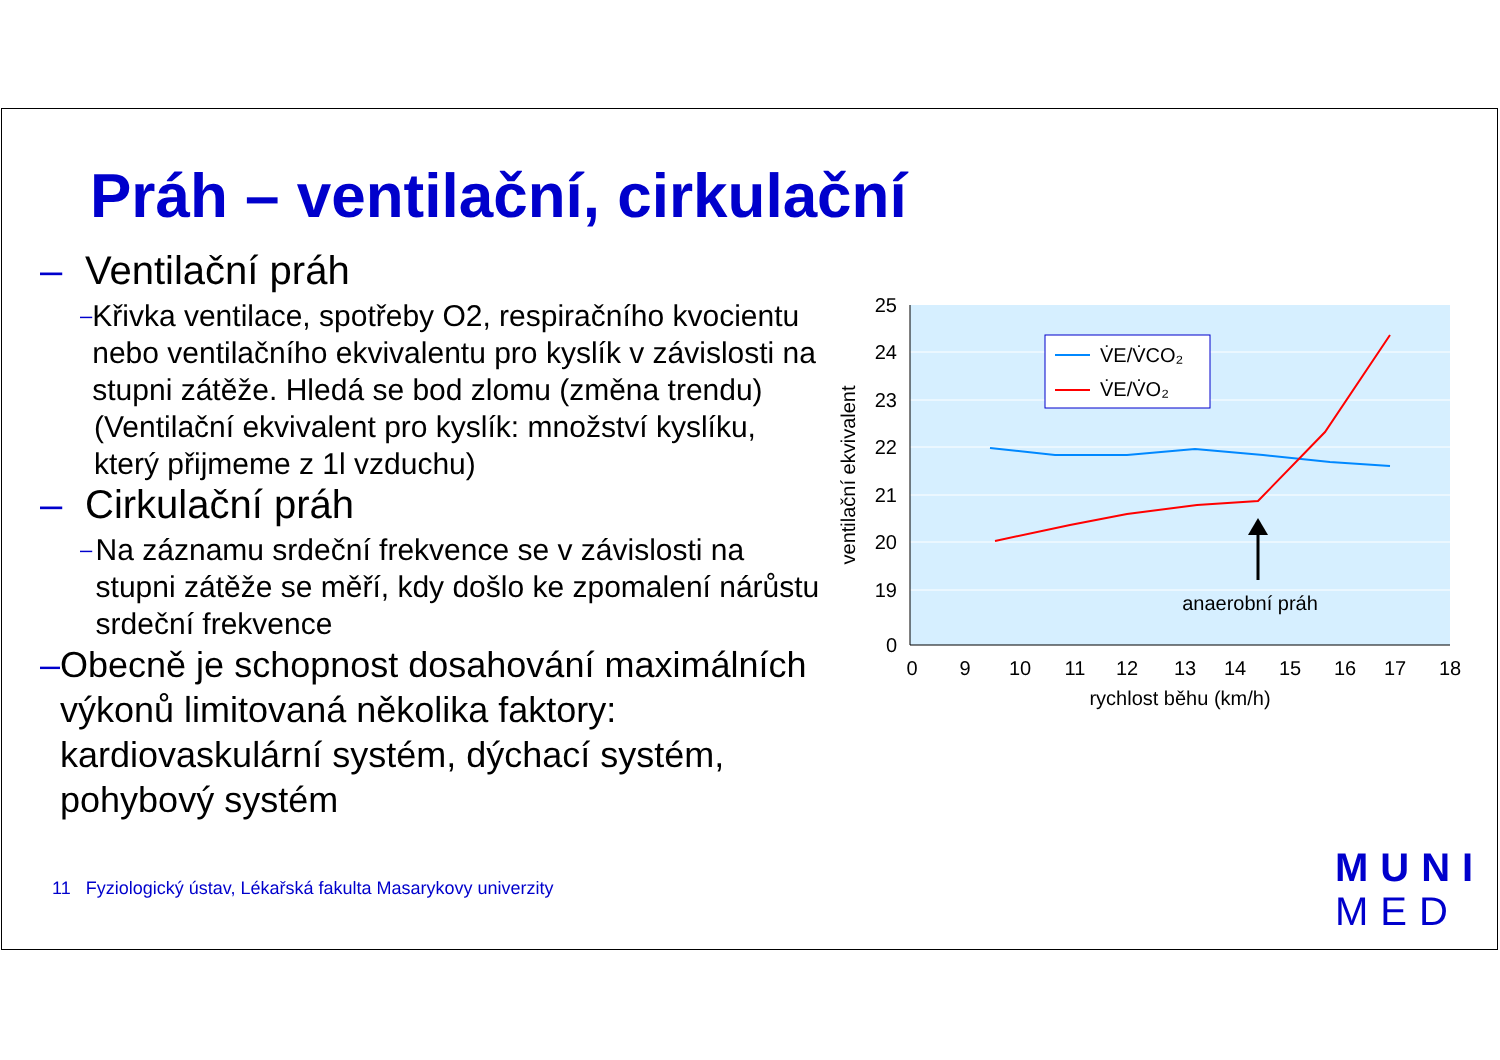Práh – ventilační, cirkulační
– Ventilační práh
– Křivka ventilace, spotřeby O2, respiračního kvocientu nebo ventilačního ekvivalentu pro kyslík v závislosti na stupni zátěže. Hledá se bod zlomu (změna trendu)
(Ventilační ekvivalent pro kyslík: množství kyslíku, který přijmeme z 1l vzduchu)
– Cirkulační práh
– Na záznamu srdeční frekvence se v závislosti na stupni zátěže se měří, kdy došlo ke zpomalení nárůstu srdeční frekvence
– Obecně je schopnost dosahování maximálních výkonů limitovaná několika faktory: kardiovaskulární systém, dýchací systém, pohybový systém
11 Fyziologický ústav, Lékařská fakulta Masarykovy univerzity
25
24
23
22
21
20
19
0
0
9
10
11
12
13
14
15
16
17
18
rychlost běhu (km/h)
ventilační ekvivalent
V̇E/V̇CO₂
V̇E/V̇O₂
anaerobní práh
MUNI
MED